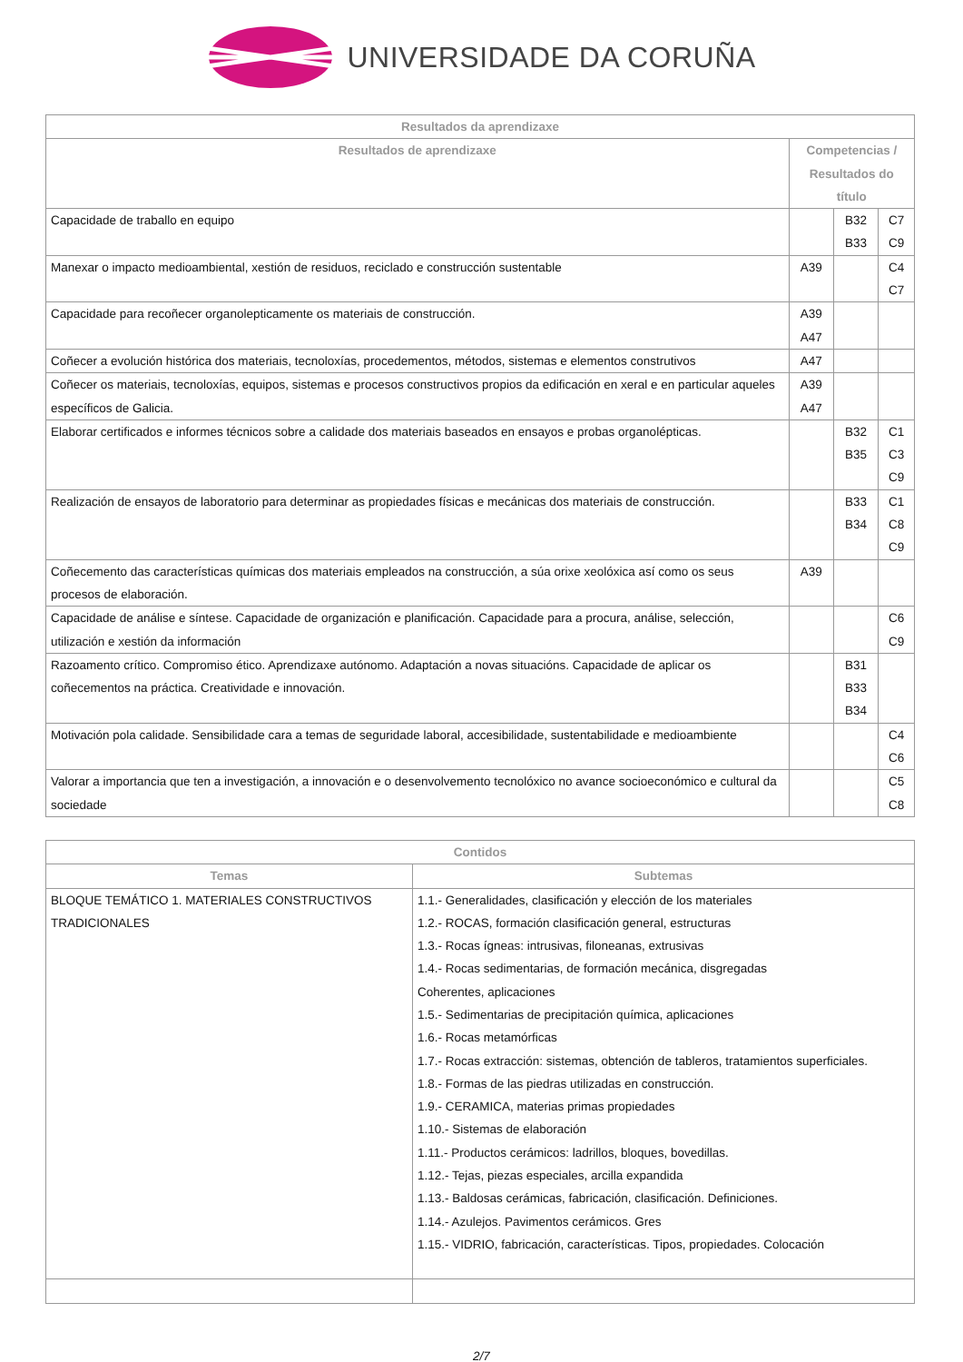UNIVERSIDADE DA CORUÑA
| Resultados da aprendizaxe | | | |
| --- | --- | --- | --- |
| Resultados de aprendizaxe | Competencias / Resultados do título | | |
| Capacidade de traballo en equipo | | B32 B33 | C7 C9 |
| Manexar o impacto medioambiental, xestión de residuos, reciclado e construcción sustentable | A39 | | C4 C7 |
| Capacidade para recoñecer organolepticamente os materiais de construcción. | A39 A47 | | |
| Coñecer a evolución histórica dos materiais, tecnoloxías, procedementos, métodos, sistemas e elementos construtivos | A47 | | |
| Coñecer os materiais, tecnoloxías, equipos, sistemas e procesos constructivos propios da edificación en xeral e en particular aqueles específicos de Galicia. | A39 A47 | | |
| Elaborar certificados e informes técnicos sobre a calidade dos materiais baseados en ensayos e probas organolépticas. | | B32 B35 | C1 C3 C9 |
| Realización de ensayos de laboratorio para determinar as propiedades físicas e mecánicas dos materiais de construcción. | | B33 B34 | C1 C8 C9 |
| Coñecemento das características químicas dos materiais empleados na construcción, a súa orixe xeolóxica así como os seus procesos de elaboración. | A39 | | |
| Capacidade de análise e síntese. Capacidade de organización e planificación. Capacidade para a procura, análise, selección, utilización e xestión da información | | | C6 C9 |
| Razoamento crítico. Compromiso ético. Aprendizaxe autónomo. Adaptación a novas situacións. Capacidade de aplicar os coñecementos na práctica. Creatividade e innovación. | | B31 B33 B34 | |
| Motivación pola calidade. Sensibilidade cara a temas de seguridade laboral, accesibilidade, sustentabilidade e medioambiente | | | C4 C6 |
| Valorar a importancia que ten a investigación, a innovación e o desenvolvemento tecnolóxico no avance socioeconómico e cultural da sociedade | | | C5 C8 |
| Contidos | |
| --- | --- |
| Temas | Subtemas |
| BLOQUE TEMÁTICO 1. MATERIALES CONSTRUCTIVOS TRADICIONALES | 1.1.- Generalidades, clasificación y elección de los materiales 1.2.- ROCAS, formación clasificación general, estructuras 1.3.- Rocas ígneas: intrusivas, filoneanas, extrusivas 1.4.- Rocas sedimentarias, de formación mecánica, disgregadas Coherentes, aplicaciones 1.5.- Sedimentarias de precipitación química, aplicaciones 1.6.- Rocas metamórficas 1.7.- Rocas extracción: sistemas, obtención de tableros, tratamientos superficiales. 1.8.- Formas de las piedras utilizadas en construcción. 1.9.- CERAMICA, materias primas propiedades 1.10.- Sistemas de elaboración 1.11.- Productos cerámicos: ladrillos, bloques, bovedillas. 1.12.- Tejas, piezas especiales, arcilla expandida 1.13.- Baldosas cerámicas, fabricación, clasificación. Definiciones. 1.14.- Azulejos. Pavimentos cerámicos. Gres 1.15.- VIDRIO, fabricación, características. Tipos, propiedades. Colocación |
2/7